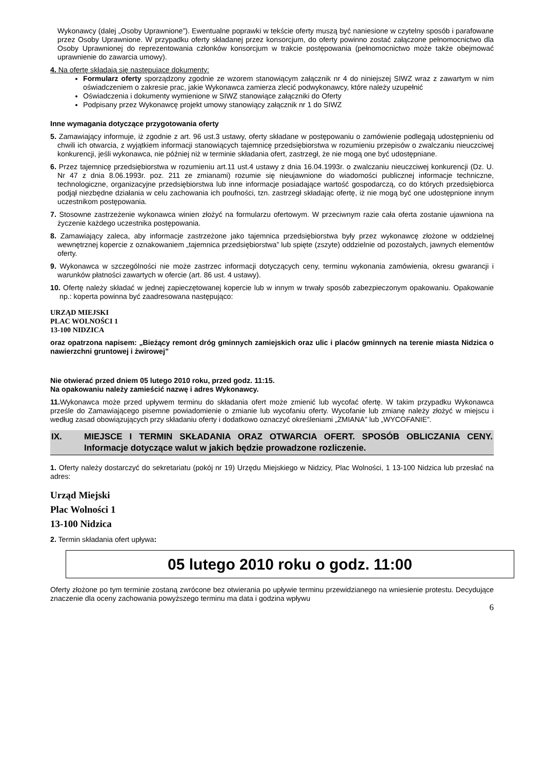Wykonawcy (dalej „Osoby Uprawnione”). Ewentualne poprawki w tekście oferty muszą być naniesione w czytelny sposób i parafowane przez Osoby Uprawnione. W przypadku oferty składanej przez konsorcjum, do oferty powinno zostać załączone pełnomocnictwo dla Osoby Uprawnionej do reprezentowania członków konsorcjum w trakcie postępowania (pełnomocnictwo może także obejmować uprawnienie do zawarcia umowy).
4. Na ofertę składają się następujące dokumenty:
Formularz oferty sporządzony zgodnie ze wzorem stanowiącym załącznik nr 4 do niniejszej SIWZ wraz z zawartym w nim oświadczeniem o zakresie prac, jakie Wykonawca zamierza zlecić podwykonawcy, które należy uzupełnić
Oświadczenia i dokumenty wymienione w SIWZ stanowiące załączniki do Oferty
Podpisany przez Wykonawcę projekt umowy stanowiący załącznik nr 1 do SIWZ
Inne wymagania dotyczące przygotowania oferty
5. Zamawiający informuje, iż zgodnie z art. 96 ust.3 ustawy, oferty składane w postępowaniu o zamówienie podlegają udostępnieniu od chwili ich otwarcia, z wyjątkiem informacji stanowiących tajemnicę przedsiębiorstwa w rozumieniu przepisów o zwalczaniu nieuczciwej konkurencji, jeśli wykonawca, nie później niż w terminie składania ofert, zastrzegł, że nie mogą one być udostępniane.
6. Przez tajemnicę przedsiębiorstwa w rozumieniu art.11 ust.4 ustawy z dnia 16.04.1993r. o zwalczaniu nieuczciwej konkurencji (Dz. U. Nr 47 z dnia 8.06.1993r. poz. 211 ze zmianami) rozumie się nieujawnione do wiadomości publicznej informacje techniczne, technologiczne, organizacyjne przedsiębiorstwa lub inne informacje posiadające wartość gospodarczą, co do których przedsiębiorca podjął niezbędne działania w celu zachowania ich poufności, tzn. zastrzegł składając ofertę, iż nie mogą być one udostępnione innym uczestnikom postępowania.
7. Stosowne zastrzeżenie wykonawca winien złożyć na formularzu ofertowym. W przeciwnym razie cała oferta zostanie ujawniona na życzenie każdego uczestnika postępowania.
8. Zamawiający zaleca, aby informacje zastrzeżone jako tajemnica przedsiębiorstwa były przez wykonawcę złożone w oddzielnej wewnętrznej kopercie z oznakowaniem „tajemnica przedsiębiorstwa” lub spięte (zszyte) oddzielnie od pozostałych, jawnych elementów oferty.
9. Wykonawca w szczególności nie może zastrzec informacji dotyczących ceny, terminu wykonania zamówienia, okresu gwarancji i warunków płatności zawartych w ofercie (art. 86 ust. 4 ustawy).
10. Ofertę należy składać w jednej zapieczętowanej kopercie lub w innym w trwały sposób zabezpieczonym opakowaniu. Opakowanie np.: koperta powinna być zaadresowana następująco:
URZĄD MIEJSKI
PLAC WOLNOŚCI 1
13-100 NIDZICA
oraz opatrzona napisem: „Bieżący remont dróg gminnych zamiejskich oraz ulic i placów gminnych na terenie miasta Nidzica o nawierzchni gruntowej i żwirowej”
Nie otwierać przed dniem 05 lutego 2010 roku, przed godz. 11:15.
Na opakowaniu należy zamieścić nazwę i adres Wykonawcy.
11. Wykonawca może przed upływem terminu do składania ofert może zmienić lub wycofać ofertę. W takim przypadku Wykonawca prześle do Zamawiającego pisemne powiadomienie o zmianie lub wycofaniu oferty. Wycofanie lub zmianę należy złożyć w miejscu i według zasad obowiązujących przy składaniu oferty i dodatkowo oznaczyć określeniami „ZMIANA” lub „WYCOFANIE”.
IX. MIEJSCE I TERMIN SKŁADANIA ORAZ OTWARCIA OFERT. SPOSÓB OBLICZANIA CENY. Informacje dotyczące walut w jakich będzie prowadzone rozliczenie.
1. Oferty należy dostarczyć do sekretariatu (pokój nr 19) Urzędu Miejskiego w Nidzicy, Plac Wolności, 1 13-100 Nidzica lub przesłać na adres:
Urząd Miejski
Plac Wolności 1
13-100 Nidzica
2. Termin składania ofert upływa:
05 lutego 2010 roku o godz. 11:00
Oferty złożone po tym terminie zostaną zwrócone bez otwierania po upływie terminu przewidzianego na wniesienie protestu. Decydujące znaczenie dla oceny zachowania powyższego terminu ma data i godzina wpływu
6